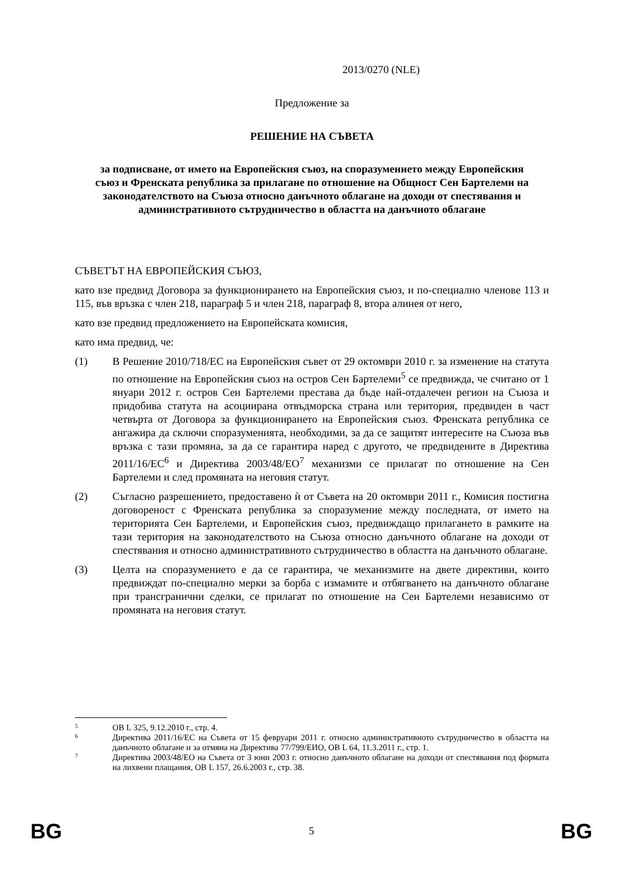2013/0270 (NLE)
Предложение за
РЕШЕНИЕ НА СЪВЕТА
за подписване, от името на Европейския съюз, на споразумението между Европейския съюз и Френската република за прилагане по отношение на Общност Сен Бартелеми на законодателството на Съюза относно данъчното облагане на доходи от спестявания и административното сътрудничество в областта на данъчното облагане
СЪВЕТЪТ НА ЕВРОПЕЙСКИЯ СЪЮЗ,
като взе предвид Договора за функционирането на Европейския съюз, и по-специално членове 113 и 115, във връзка с член 218, параграф 5 и член 218, параграф 8, втора алинея от него,
като взе предвид предложението на Европейската комисия,
като има предвид, че:
(1) В Решение 2010/718/ЕС на Европейския съвет от 29 октомври 2010 г. за изменение на статута по отношение на Европейския съюз на остров Сен Бартелеми<sup>5</sup> се предвижда, че считано от 1 януари 2012 г. остров Сен Бартелеми престава да бъде най-отдалечен регион на Съюза и придобива статута на асоциирана отвъдморска страна или територия, предвиден в част четвърта от Договора за функционирането на Европейския съюз. Френската република се ангажира да сключи споразуменията, необходими, за да се защитят интересите на Съюза във връзка с тази промяна, за да се гарантира наред с другото, че предвидените в Директива 2011/16/ЕС<sup>6</sup> и Директива 2003/48/ЕО<sup>7</sup> механизми се прилагат по отношение на Сен Бартелеми и след промяната на неговия статут.
(2) Съгласно разрешението, предоставено ѝ от Съвета на 20 октомври 2011 г., Комисия постигна договореност с Френската република за споразумение между последната, от името на територията Сен Бартелеми, и Европейския съюз, предвиждащо прилагането в рамките на тази територия на законодателството на Съюза относно данъчното облагане на доходи от спестявания и относно административното сътрудничество в областта на данъчното облагане.
(3) Целта на споразумението е да се гарантира, че механизмите на двете директиви, които предвиждат по-специално мерки за борба с измамите и отбягването на данъчното облагане при трансгранични сделки, се прилагат по отношение на Сен Бартелеми независимо от промяната на неговия статут.
5
ОВ L 325, 9.12.2010 г., стр. 4.
6
Директива 2011/16/ЕС на Съвета от 15 февруари 2011 г. относно административното сътрудничество в областта на данъчното облагане и за отмяна на Директива 77/799/ЕИО, ОВ L 64, 11.3.2011 г., стр. 1.
7
Директива 2003/48/ЕО на Съвета от 3 юни 2003 г. относно данъчното облагане на доходи от спестявания под формата на лихвени плащания, ОВ L 157, 26.6.2003 г., стр. 38.
BG 5 BG